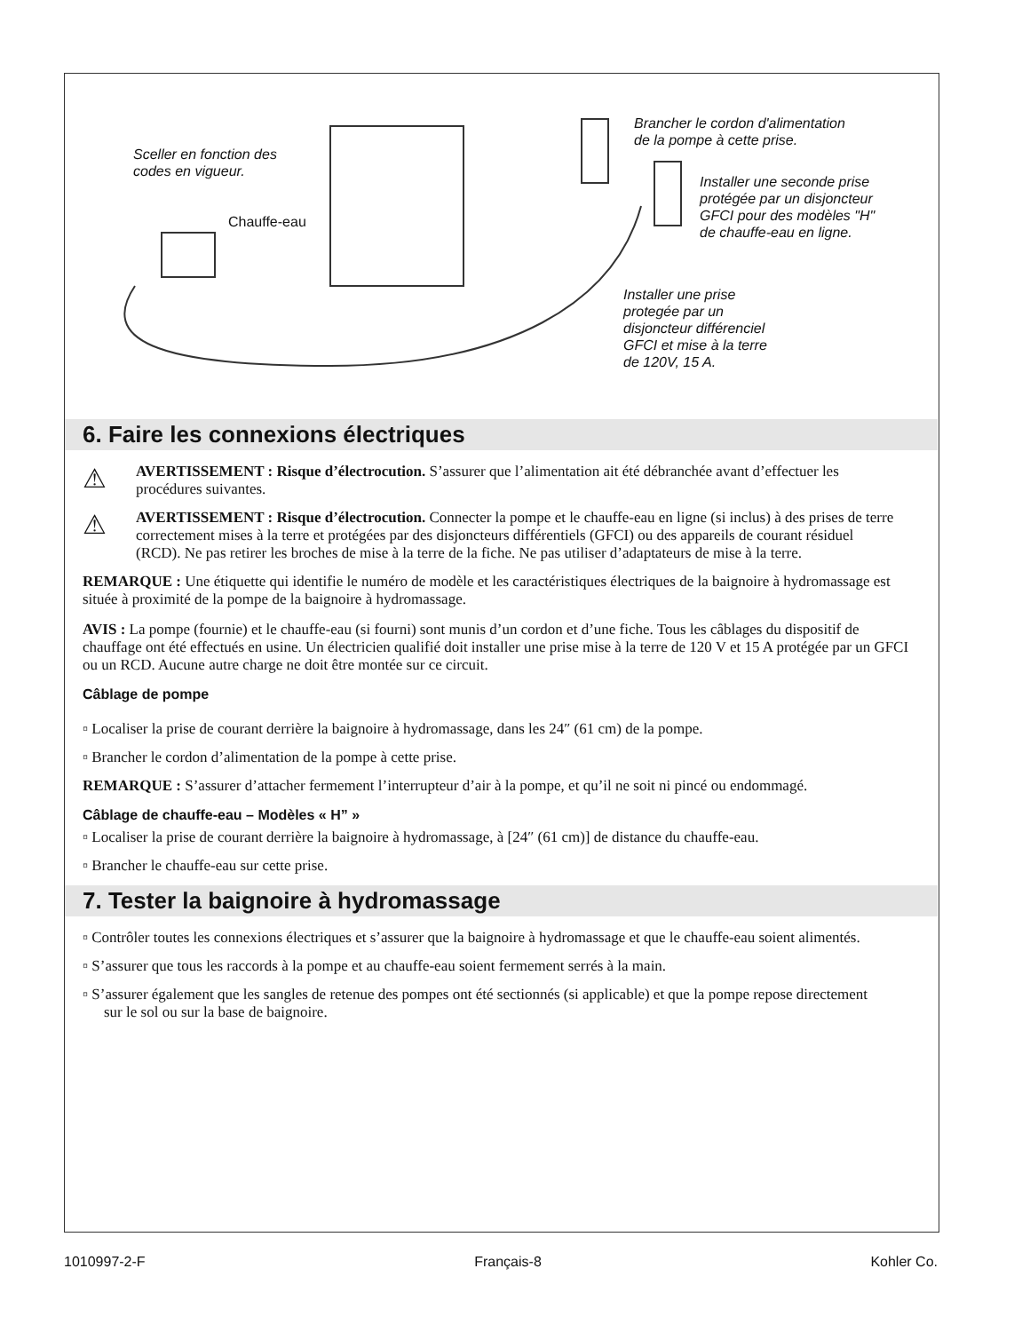Sceller en fonction des
codes en vigueur.
Chauffe-eau
Brancher le cordon d'alimentation
de la pompe à cette prise.
Installer une seconde prise
protégée par un disjoncteur
GFCI pour des modèles "H"
de chauffe-eau en ligne.
Installer une prise
protegée par un
disjoncteur différenciel
GFCI et mise à la terre
de 120V, 15 A.
6. Faire les connexions électriques
⚠
AVERTISSEMENT : Risque d’électrocution. S’assurer que l’alimentation ait été débranchée avant d’effectuer les procédures suivantes.
⚠
AVERTISSEMENT : Risque d’électrocution. Connecter la pompe et le chauffe-eau en ligne (si inclus) à des prises de terre correctement mises à la terre et protégées par des disjoncteurs différentiels (GFCI) ou des appareils de courant résiduel (RCD). Ne pas retirer les broches de mise à la terre de la fiche. Ne pas utiliser d’adaptateurs de mise à la terre.
REMARQUE : Une étiquette qui identifie le numéro de modèle et les caractéristiques électriques de la baignoire à hydromassage est située à proximité de la pompe de la baignoire à hydromassage.
AVIS : La pompe (fournie) et le chauffe-eau (si fourni) sont munis d’un cordon et d’une fiche. Tous les câblages du dispositif de chauffage ont été effectués en usine. Un électricien qualifié doit installer une prise mise à la terre de 120 V et 15 A protégée par un GFCI ou un RCD. Aucune autre charge ne doit être montée sur ce circuit.
Câblage de pompe
▫ Localiser la prise de courant derrière la baignoire à hydromassage, dans les 24″ (61 cm) de la pompe.
▫ Brancher le cordon d’alimentation de la pompe à cette prise.
REMARQUE : S’assurer d’attacher fermement l’interrupteur d’air à la pompe, et qu’il ne soit ni pincé ou endommagé.
Câblage de chauffe-eau – Modèles « H” »
▫ Localiser la prise de courant derrière la baignoire à hydromassage, à [24″ (61 cm)] de distance du chauffe-eau.
▫ Brancher le chauffe-eau sur cette prise.
7. Tester la baignoire à hydromassage
▫ Contrôler toutes les connexions électriques et s’assurer que la baignoire à hydromassage et que le chauffe-eau soient alimentés.
▫ S’assurer que tous les raccords à la pompe et au chauffe-eau soient fermement serrés à la main.
▫ S’assurer également que les sangles de retenue des pompes ont été sectionnés (si applicable) et que la pompe repose directement sur le sol ou sur la base de baignoire.
1010997-2-F Français-8 Kohler Co.